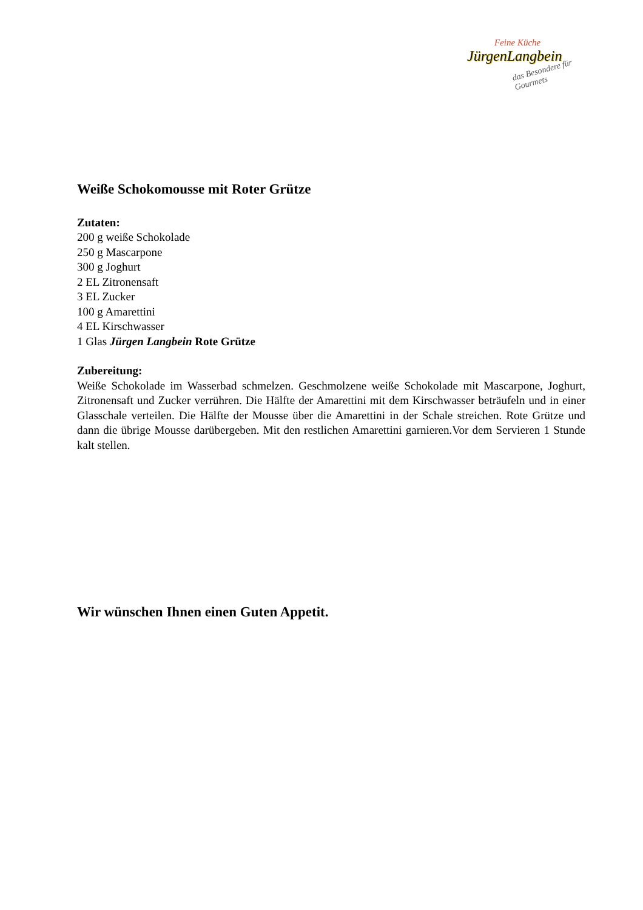Feine Küche
JürgenLangbein
das Besondere für Gourmets
Weiße Schokomousse mit Roter Grütze
Zutaten:
200 g weiße Schokolade
250 g Mascarpone
300 g Joghurt
2 EL Zitronensaft
3 EL Zucker
100 g Amarettini
4 EL Kirschwasser
1 Glas Jürgen Langbein Rote Grütze
Zubereitung:
Weiße Schokolade im Wasserbad schmelzen. Geschmolzene weiße Schokolade mit Mascarpone, Joghurt, Zitronensaft und Zucker verrühren. Die Hälfte der Amarettini mit dem Kirschwasser beträufeln und in einer Glasschale verteilen. Die Hälfte der Mousse über die Amarettini in der Schale streichen. Rote Grütze und dann die übrige Mousse darübergeben. Mit den restlichen Amarettini garnieren.Vor dem Servieren 1 Stunde kalt stellen.
Wir wünschen Ihnen einen Guten Appetit.